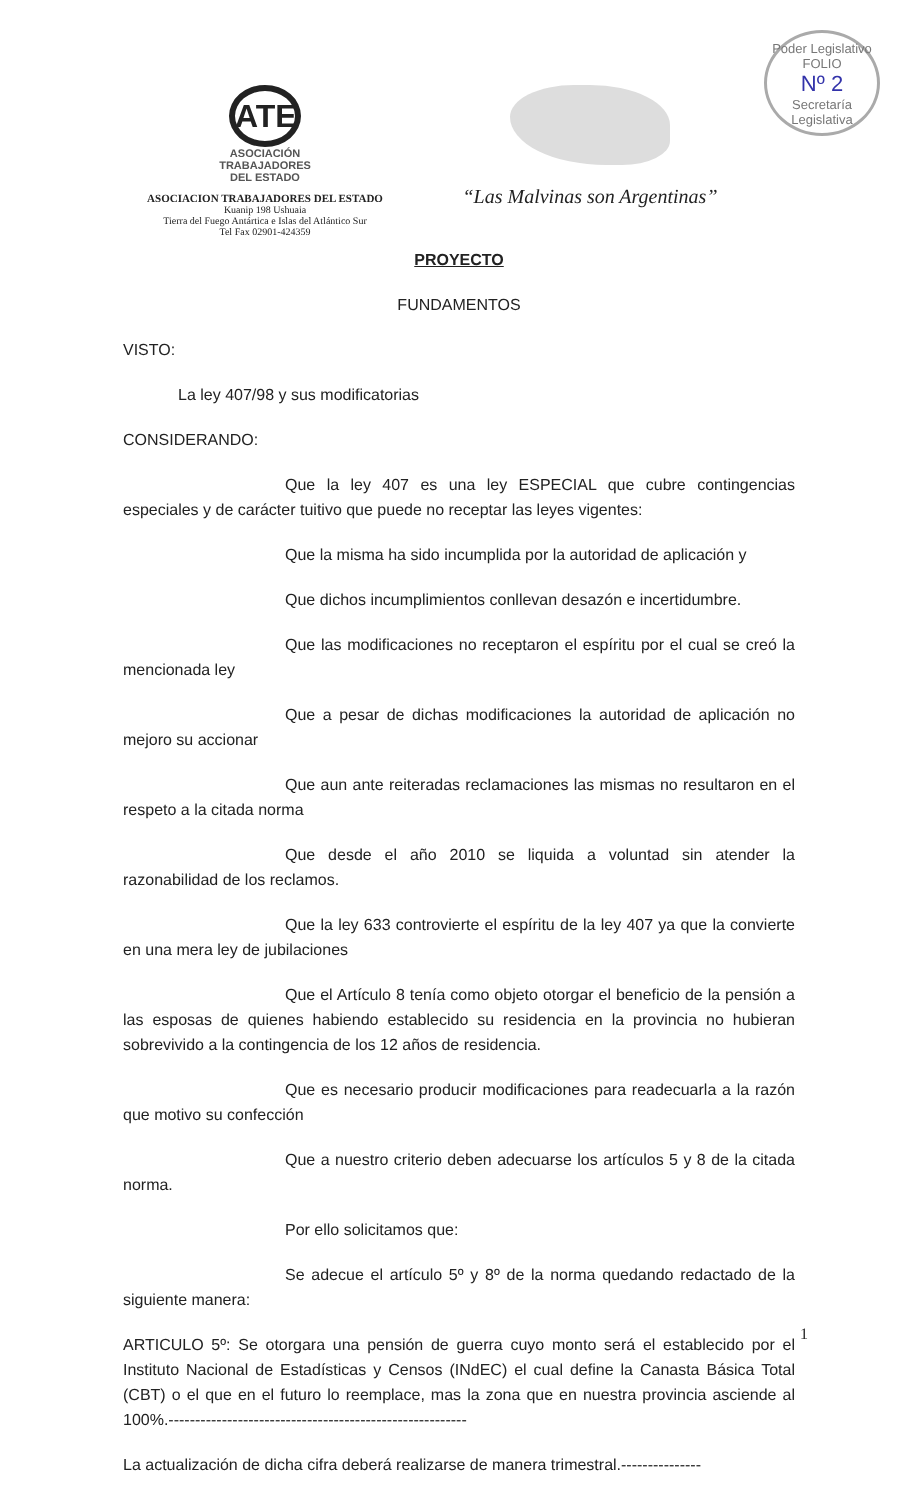Poder Legislativo
FOLIO
Nº 2
Secretaría Legislativa
ATE
ASOCIACIÓN
TRABAJADORES
DEL ESTADO
ASOCIACION TRABAJADORES DEL ESTADO
Kuanip 198 Ushuaia
Tierra del Fuego Antártica e Islas del Atlántico Sur
Tel Fax 02901-424359
“Las Malvinas son Argentinas”
PROYECTO
FUNDAMENTOS
VISTO:
La ley 407/98 y sus modificatorias
CONSIDERANDO:
Que la ley 407 es una ley ESPECIAL que cubre contingencias especiales y de carácter tuitivo que puede no receptar las leyes vigentes:
Que la misma ha sido incumplida por la autoridad de aplicación y
Que dichos incumplimientos conllevan desazón e incertidumbre.
Que las modificaciones no receptaron el espíritu por el cual se creó la mencionada ley
Que a pesar de dichas modificaciones la autoridad de aplicación no mejoro su accionar
Que aun ante reiteradas reclamaciones las mismas no resultaron en el respeto a la citada norma
Que desde el año 2010 se liquida a voluntad sin atender la razonabilidad de los reclamos.
Que la ley 633 controvierte el espíritu de la ley 407 ya que la convierte en una mera ley de jubilaciones
Que el Artículo 8 tenía como objeto otorgar el beneficio de la pensión a las esposas de quienes habiendo establecido su residencia en la provincia no hubieran sobrevivido a la contingencia de los 12 años de residencia.
Que es necesario producir modificaciones para readecuarla a la razón que motivo su confección
Que a nuestro criterio deben adecuarse los artículos 5 y 8 de la citada norma.
Por ello solicitamos que:
Se adecue el artículo 5º y 8º de la norma quedando redactado de la siguiente manera:
ARTICULO 5º: Se otorgara una pensión de guerra cuyo monto será el establecido por el Instituto Nacional de Estadísticas y Censos (INdEC) el cual define la Canasta Básica Total (CBT) o el que en el futuro lo reemplace, mas la zona que en nuestra provincia asciende al 100%.--------------------------------------------------------
La actualización de dicha cifra deberá realizarse de manera trimestral.---------------
1